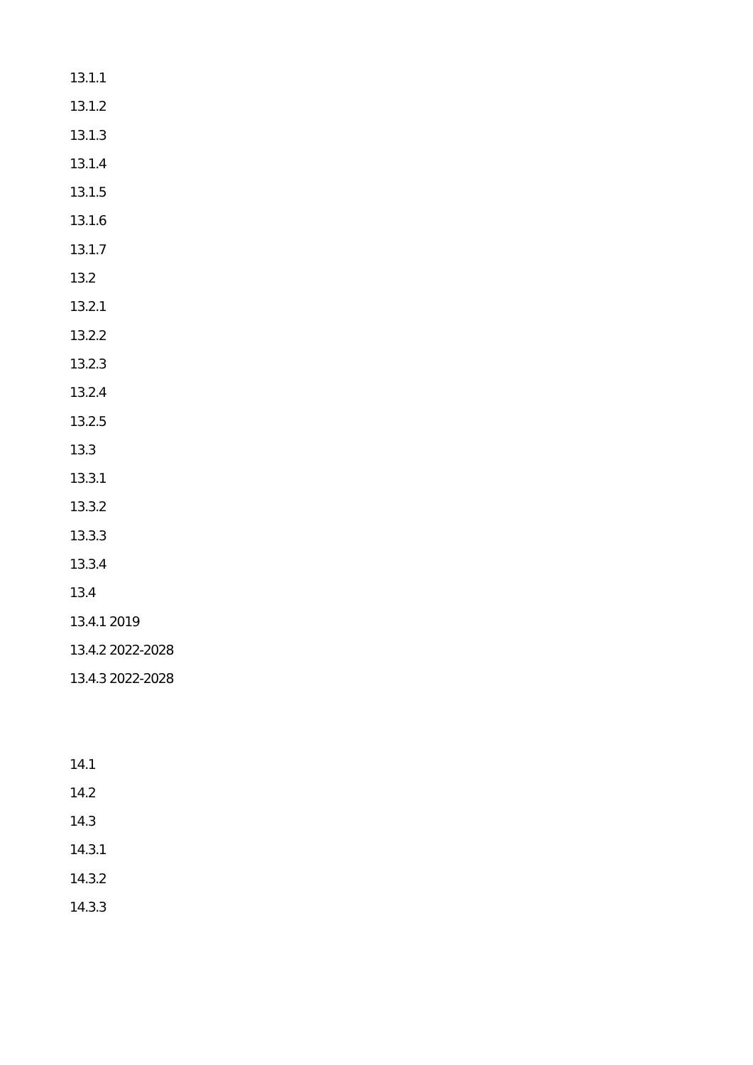13.1.1
13.1.2
13.1.3
13.1.4
13.1.5
13.1.6
13.1.7
13.2
13.2.1
13.2.2
13.2.3
13.2.4
13.2.5
13.3
13.3.1
13.3.2
13.3.3
13.3.4
13.4
13.4.1 2019
13.4.2 2022-2028
13.4.3 2022-2028
14.1
14.2
14.3
14.3.1
14.3.2
14.3.3